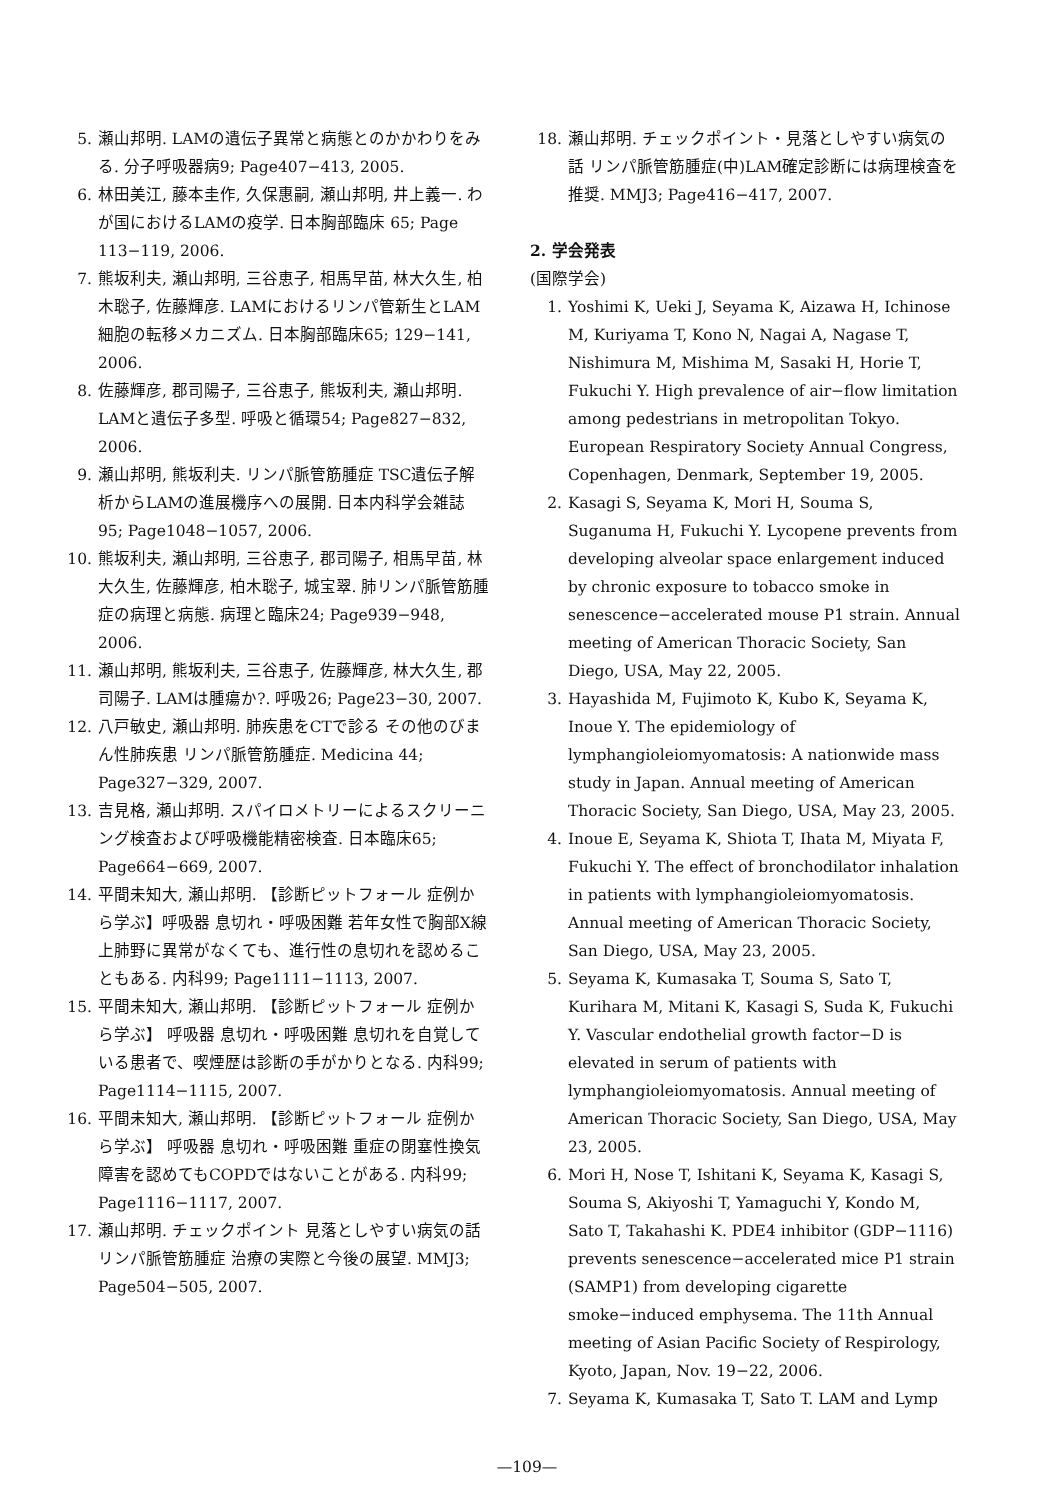5. 瀬山邦明. LAMの遺伝子異常と病態とのかかわりをみる. 分子呼吸器病9; Page407−413, 2005.
6. 林田美江, 藤本圭作, 久保惠嗣, 瀬山邦明, 井上義一. わが国におけるLAMの疫学. 日本胸部臨床 65; Page 113−119, 2006.
7. 熊坂利夫, 瀬山邦明, 三谷恵子, 相馬早苗, 林大久生, 柏木聡子, 佐藤輝彦. LAMにおけるリンパ管新生とLAM細胞の転移メカニズム. 日本胸部臨床65; 129−141, 2006.
8. 佐藤輝彦, 郡司陽子, 三谷恵子, 熊坂利夫, 瀬山邦明. LAMと遺伝子多型. 呼吸と循環54; Page827−832, 2006.
9. 瀬山邦明, 熊坂利夫. リンパ脈管筋腫症 TSC遺伝子解析からLAMの進展機序への展開. 日本内科学会雑誌95; Page1048−1057, 2006.
10. 熊坂利夫, 瀬山邦明, 三谷恵子, 郡司陽子, 相馬早苗, 林大久生, 佐藤輝彦, 柏木聡子, 城宝翠. 肺リンパ脈管筋腫症の病理と病態. 病理と臨床24; Page939−948, 2006.
11. 瀬山邦明, 熊坂利夫, 三谷恵子, 佐藤輝彦, 林大久生, 郡司陽子. LAMは腫瘍か?. 呼吸26; Page23−30, 2007.
12. 八戸敏史, 瀬山邦明. 肺疾患をCTで診る その他のびまん性肺疾患 リンパ脈管筋腫症. Medicina 44; Page327−329, 2007.
13. 吉見格, 瀬山邦明. スパイロメトリーによるスクリーニング検査および呼吸機能精密検査. 日本臨床65; Page664−669, 2007.
14. 平間未知大, 瀬山邦明. 【診断ピットフォール 症例から学ぶ】呼吸器 息切れ・呼吸困難 若年女性で胸部X線上肺野に異常がなくても、進行性の息切れを認めることもある. 内科99; Page1111−1113, 2007.
15. 平間未知大, 瀬山邦明. 【診断ピットフォール 症例から学ぶ】 呼吸器 息切れ・呼吸困難 息切れを自覚している患者で、喫煙歴は診断の手がかりとなる. 内科99; Page1114−1115, 2007.
16. 平間未知大, 瀬山邦明. 【診断ピットフォール 症例から学ぶ】 呼吸器 息切れ・呼吸困難 重症の閉塞性換気障害を認めてもCOPDではないことがある. 内科99; Page1116−1117, 2007.
17. 瀬山邦明. チェックポイント 見落としやすい病気の話 リンパ脈管筋腫症 治療の実際と今後の展望. MMJ3; Page504−505, 2007.
18. 瀬山邦明. チェックポイント・見落としやすい病気の話 リンパ脈管筋腫症(中)LAM確定診断には病理検査を推奨. MMJ3; Page416−417, 2007.
2. 学会発表
(国際学会)
1. Yoshimi K, Ueki J, Seyama K, Aizawa H, Ichinose M, Kuriyama T, Kono N, Nagai A, Nagase T, Nishimura M, Mishima M, Sasaki H, Horie T, Fukuchi Y. High prevalence of air−flow limitation among pedestrians in metropolitan Tokyo. European Respiratory Society Annual Congress, Copenhagen, Denmark, September 19, 2005.
2. Kasagi S, Seyama K, Mori H, Souma S, Suganuma H, Fukuchi Y. Lycopene prevents from developing alveolar space enlargement induced by chronic exposure to tobacco smoke in senescence−accelerated mouse P1 strain. Annual meeting of American Thoracic Society, San Diego, USA, May 22, 2005.
3. Hayashida M, Fujimoto K, Kubo K, Seyama K, Inoue Y. The epidemiology of lymphangioleiomyomatosis: A nationwide mass study in Japan. Annual meeting of American Thoracic Society, San Diego, USA, May 23, 2005.
4. Inoue E, Seyama K, Shiota T, Ihata M, Miyata F, Fukuchi Y. The effect of bronchodilator inhalation in patients with lymphangioleiomyomatosis. Annual meeting of American Thoracic Society, San Diego, USA, May 23, 2005.
5. Seyama K, Kumasaka T, Souma S, Sato T, Kurihara M, Mitani K, Kasagi S, Suda K, Fukuchi Y. Vascular endothelial growth factor−D is elevated in serum of patients with lymphangioleiomyomatosis. Annual meeting of American Thoracic Society, San Diego, USA, May 23, 2005.
6. Mori H, Nose T, Ishitani K, Seyama K, Kasagi S, Souma S, Akiyoshi T, Yamaguchi Y, Kondo M, Sato T, Takahashi K. PDE4 inhibitor (GDP−1116) prevents senescence−accelerated mice P1 strain (SAMP1) from developing cigarette smoke−induced emphysema. The 11th Annual meeting of Asian Pacific Society of Respirology, Kyoto, Japan, Nov. 19−22, 2006.
7. Seyama K, Kumasaka T, Sato T. LAM and Lymp
—109—